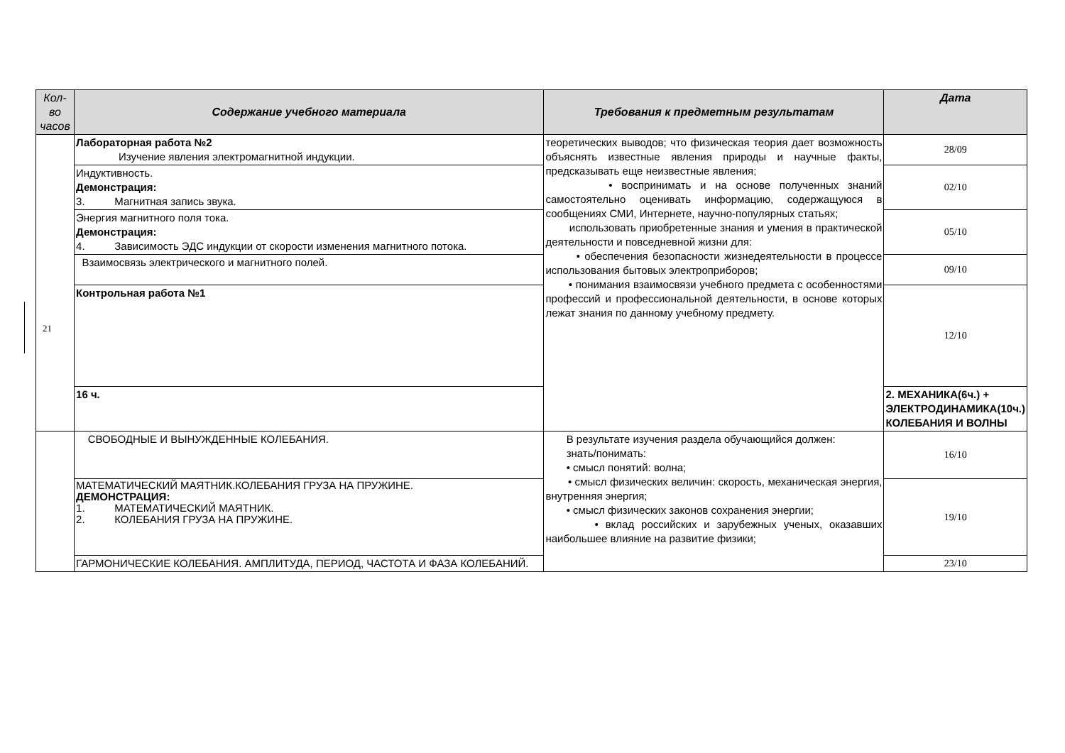| Кол-во часов | Содержание учебного материала | Требования к предметным результатам | Дата |
| --- | --- | --- | --- |
| | Лабораторная работа №2 Изучение явления электромагнитной индукции. | теоретических выводов; что физическая теория дает возможность объяснять известные явления природы и научные факты, предсказывать еще неизвестные явления; • воспринимать и на основе полученных знаний самостоятельно оценивать информацию, содержащуюся в сообщениях СМИ, Интернете, научно-популярных статьях; использовать приобретенные знания и умения в практической деятельности и повседневной жизни для: • обеспечения безопасности жизнедеятельности в процессе использования бытовых электроприборов; • понимания взаимосвязи учебного предмета с особенностями профессий и профессиональной деятельности, в основе которых лежат знания по данному учебному предмету. | 28/09 |
| | Индуктивность. Демонстрация: 3. Магнитная запись звука. | | 02/10 |
| | Энергия магнитного поля тока. Демонстрация: 4. Зависимость ЭДС индукции от скорости изменения магнитного потока. | | 05/10 |
| | Взаимосвязь электрического и магнитного полей. | | 09/10 |
| | Контрольная работа №1 | | 12/10 |
| | 16 ч. | | 2. МЕХАНИКА(6ч.) + ЭЛЕКТРОДИНАМИКА(10ч.) КОЛЕБАНИЯ И ВОЛНЫ |
| | СВОБОДНЫЕ И ВЫНУЖДЕННЫЕ КОЛЕБАНИЯ. | В результате изучения раздела обучающийся должен: знать/понимать: • смысл понятий: волна; • смысл физических величин: скорость, механическая энергия, внутренняя энергия; • смысл физических законов сохранения энергии; • вклад российских и зарубежных ученых, оказавших наибольшее влияние на развитие физики; | 16/10 |
| | МАТЕМАТИЧЕСКИЙ МАЯТНИК.КОЛЕБАНИЯ ГРУЗА НА ПРУЖИНЕ. ДЕМОНСТРАЦИЯ: 1. МАТЕМАТИЧЕСКИЙ МАЯТНИК. 2. КОЛЕБАНИЯ ГРУЗА НА ПРУЖИНЕ. | | 19/10 |
| | ГАРМОНИЧЕСКИЕ КОЛЕБАНИЯ. АМПЛИТУДА, ПЕРИОД, ЧАСТОТА И ФАЗА КОЛЕБАНИЙ. | | 23/10 |
21